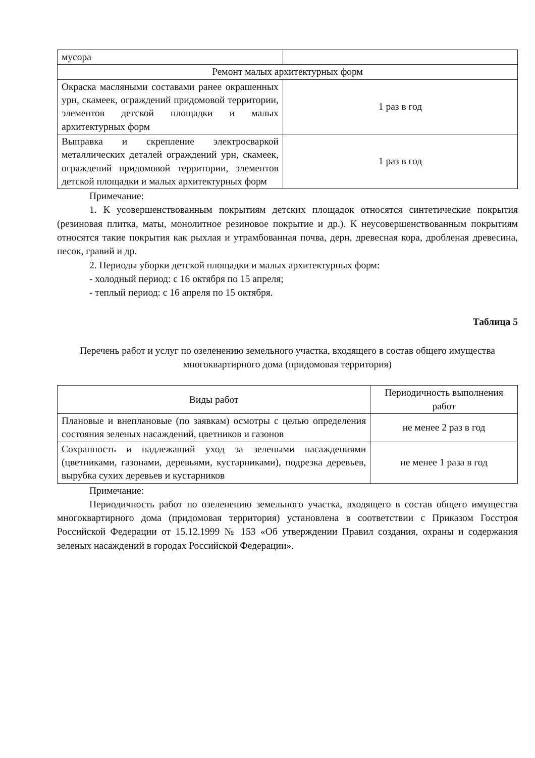| мусора | |
| Ремонт малых архитектурных форм | |
| Окраска масляными составами ранее окрашенных урн, скамеек, ограждений придомовой территории, элементов детской площадки и малых архитектурных форм | 1 раз в год |
| Выправка и скрепление электросваркой металлических деталей ограждений урн, скамеек, ограждений придомовой территории, элементов детской площадки и малых архитектурных форм | 1 раз в год |
Примечание:
1. К усовершенствованным покрытиям детских площадок относятся синтетические покрытия (резиновая плитка, маты, монолитное резиновое покрытие и др.). К неусовершенствованным покрытиям относятся такие покрытия как рыхлая и утрамбованная почва, дерн, древесная кора, дробленая древесина, песок, гравий и др.
2. Периоды уборки детской площадки и малых архитектурных форм:
- холодный период: с 16 октября по 15 апреля;
- теплый период: с 16 апреля по 15 октября.
Таблица 5
Перечень работ и услуг по озеленению земельного участка, входящего в состав общего имущества многоквартирного дома (придомовая территория)
| Виды работ | Периодичность выполнения работ |
| --- | --- |
| Плановые и внеплановые (по заявкам) осмотры с целью определения состояния зеленых насаждений, цветников и газонов | не менее 2 раз в год |
| Сохранность и надлежащий уход за зелеными насаждениями (цветниками, газонами, деревьями, кустарниками), подрезка деревьев, вырубка сухих деревьев и кустарников | не менее 1 раза в год |
Примечание:
Периодичность работ по озеленению земельного участка, входящего в состав общего имущества многоквартирного дома (придомовая территория) установлена в соответствии с Приказом Госстроя Российской Федерации от 15.12.1999 № 153 «Об утверждении Правил создания, охраны и содержания зеленых насаждений в городах Российской Федерации».